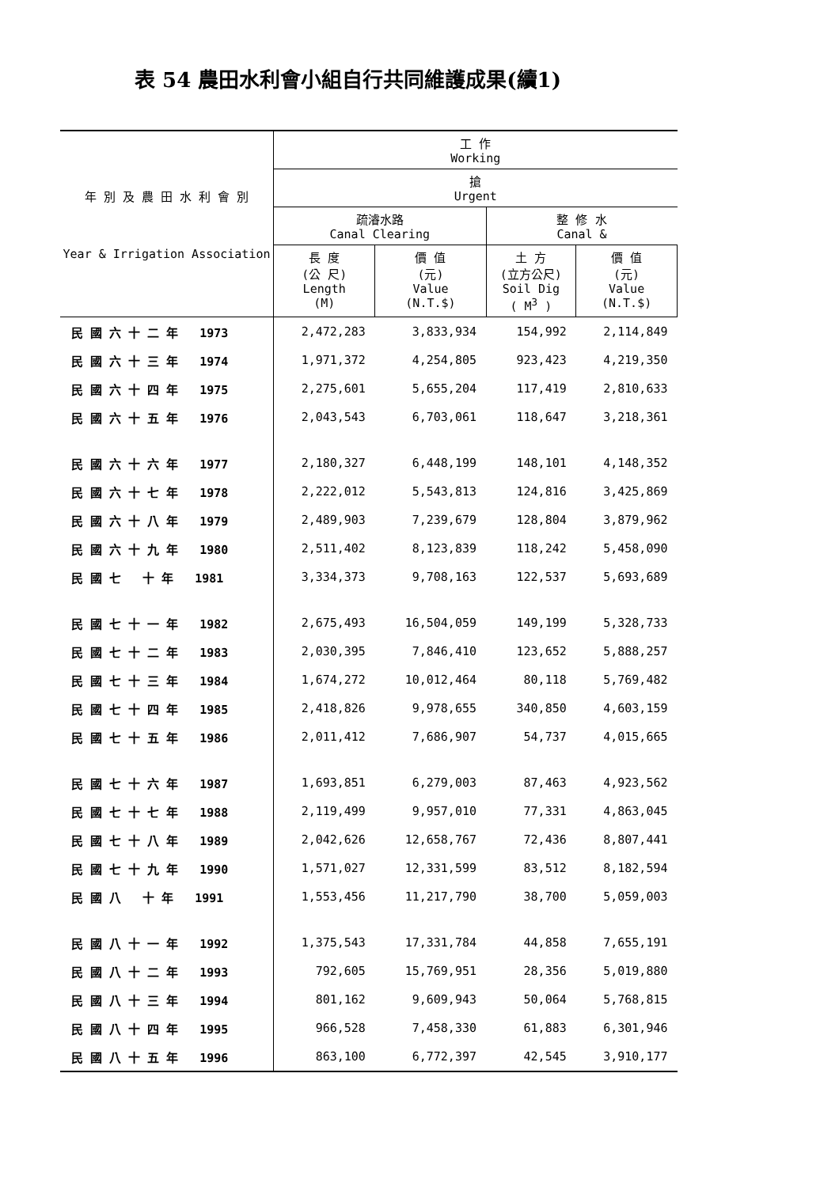表 54 農田水利會小組自行共同維護成果(續1)
| 年 別 及 農 田 水 利 會 別 Year & Irrigation Association | 工 作 Working | | | |
| --- | --- | --- | --- | --- |
| | 搶 Urgent | | | |
| | 疏濬水路 Canal Clearing | | 整 修 水 Canal & | |
| | 長 度 (公 尺) Length (M) | 價 值 (元) Value (N.T.$) | 土 方 (立方公尺) Soil Dig ( M<sup>3</sup> ) | 價 值 (元) Value (N.T.$) |
| 民 國 六 十 二 年 1973 | 2,472,283 | 3,833,934 | 154,992 | 2,114,849 |
| 民 國 六 十 三 年 1974 | 1,971,372 | 4,254,805 | 923,423 | 4,219,350 |
| 民 國 六 十 四 年 1975 | 2,275,601 | 5,655,204 | 117,419 | 2,810,633 |
| 民 國 六 十 五 年 1976 | 2,043,543 | 6,703,061 | 118,647 | 3,218,361 |
| 民 國 六 十 六 年 1977 | 2,180,327 | 6,448,199 | 148,101 | 4,148,352 |
| 民 國 六 十 七 年 1978 | 2,222,012 | 5,543,813 | 124,816 | 3,425,869 |
| 民 國 六 十 八 年 1979 | 2,489,903 | 7,239,679 | 128,804 | 3,879,962 |
| 民 國 六 十 九 年 1980 | 2,511,402 | 8,123,839 | 118,242 | 5,458,090 |
| 民 國 七 十 年 1981 | 3,334,373 | 9,708,163 | 122,537 | 5,693,689 |
| 民 國 七 十 一 年 1982 | 2,675,493 | 16,504,059 | 149,199 | 5,328,733 |
| 民 國 七 十 二 年 1983 | 2,030,395 | 7,846,410 | 123,652 | 5,888,257 |
| 民 國 七 十 三 年 1984 | 1,674,272 | 10,012,464 | 80,118 | 5,769,482 |
| 民 國 七 十 四 年 1985 | 2,418,826 | 9,978,655 | 340,850 | 4,603,159 |
| 民 國 七 十 五 年 1986 | 2,011,412 | 7,686,907 | 54,737 | 4,015,665 |
| 民 國 七 十 六 年 1987 | 1,693,851 | 6,279,003 | 87,463 | 4,923,562 |
| 民 國 七 十 七 年 1988 | 2,119,499 | 9,957,010 | 77,331 | 4,863,045 |
| 民 國 七 十 八 年 1989 | 2,042,626 | 12,658,767 | 72,436 | 8,807,441 |
| 民 國 七 十 九 年 1990 | 1,571,027 | 12,331,599 | 83,512 | 8,182,594 |
| 民 國 八 十 年 1991 | 1,553,456 | 11,217,790 | 38,700 | 5,059,003 |
| 民 國 八 十 一 年 1992 | 1,375,543 | 17,331,784 | 44,858 | 7,655,191 |
| 民 國 八 十 二 年 1993 | 792,605 | 15,769,951 | 28,356 | 5,019,880 |
| 民 國 八 十 三 年 1994 | 801,162 | 9,609,943 | 50,064 | 5,768,815 |
| 民 國 八 十 四 年 1995 | 966,528 | 7,458,330 | 61,883 | 6,301,946 |
| 民 國 八 十 五 年 1996 | 863,100 | 6,772,397 | 42,545 | 3,910,177 |